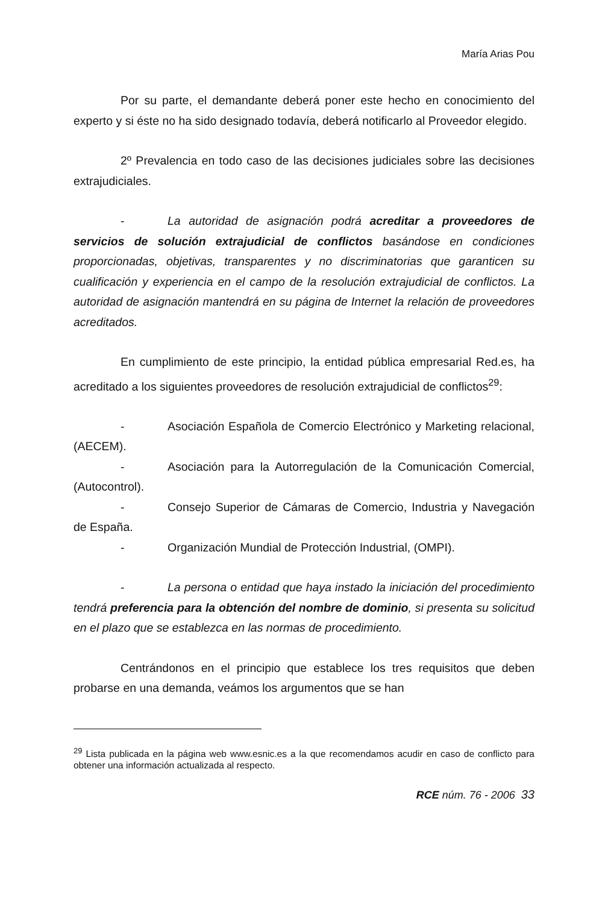María Arias Pou
Por su parte, el demandante deberá poner este hecho en conocimiento del experto y si éste no ha sido designado todavía, deberá notificarlo al Proveedor elegido.
2º Prevalencia en todo caso de las decisiones judiciales sobre las decisiones extrajudiciales.
- La autoridad de asignación podrá acreditar a proveedores de servicios de solución extrajudicial de conflictos basándose en condiciones proporcionadas, objetivas, transparentes y no discriminatorias que garanticen su cualificación y experiencia en el campo de la resolución extrajudicial de conflictos. La autoridad de asignación mantendrá en su página de Internet la relación de proveedores acreditados.
En cumplimiento de este principio, la entidad pública empresarial Red.es, ha acreditado a los siguientes proveedores de resolución extrajudicial de conflictos<sup>29</sup>:
- Asociación Española de Comercio Electrónico y Marketing relacional, (AECEM).
- Asociación para la Autorregulación de la Comunicación Comercial, (Autocontrol).
- Consejo Superior de Cámaras de Comercio, Industria y Navegación de España.
- Organización Mundial de Protección Industrial, (OMPI).
- La persona o entidad que haya instado la iniciación del procedimiento tendrá preferencia para la obtención del nombre de dominio, si presenta su solicitud en el plazo que se establezca en las normas de procedimiento.
Centrándonos en el principio que establece los tres requisitos que deben probarse en una demanda, veámos los argumentos que se han
<sup>29</sup> Lista publicada en la página web www.esnic.es a la que recomendamos acudir en caso de conflicto para obtener una información actualizada al respecto.
RCE núm. 76 - 2006 33